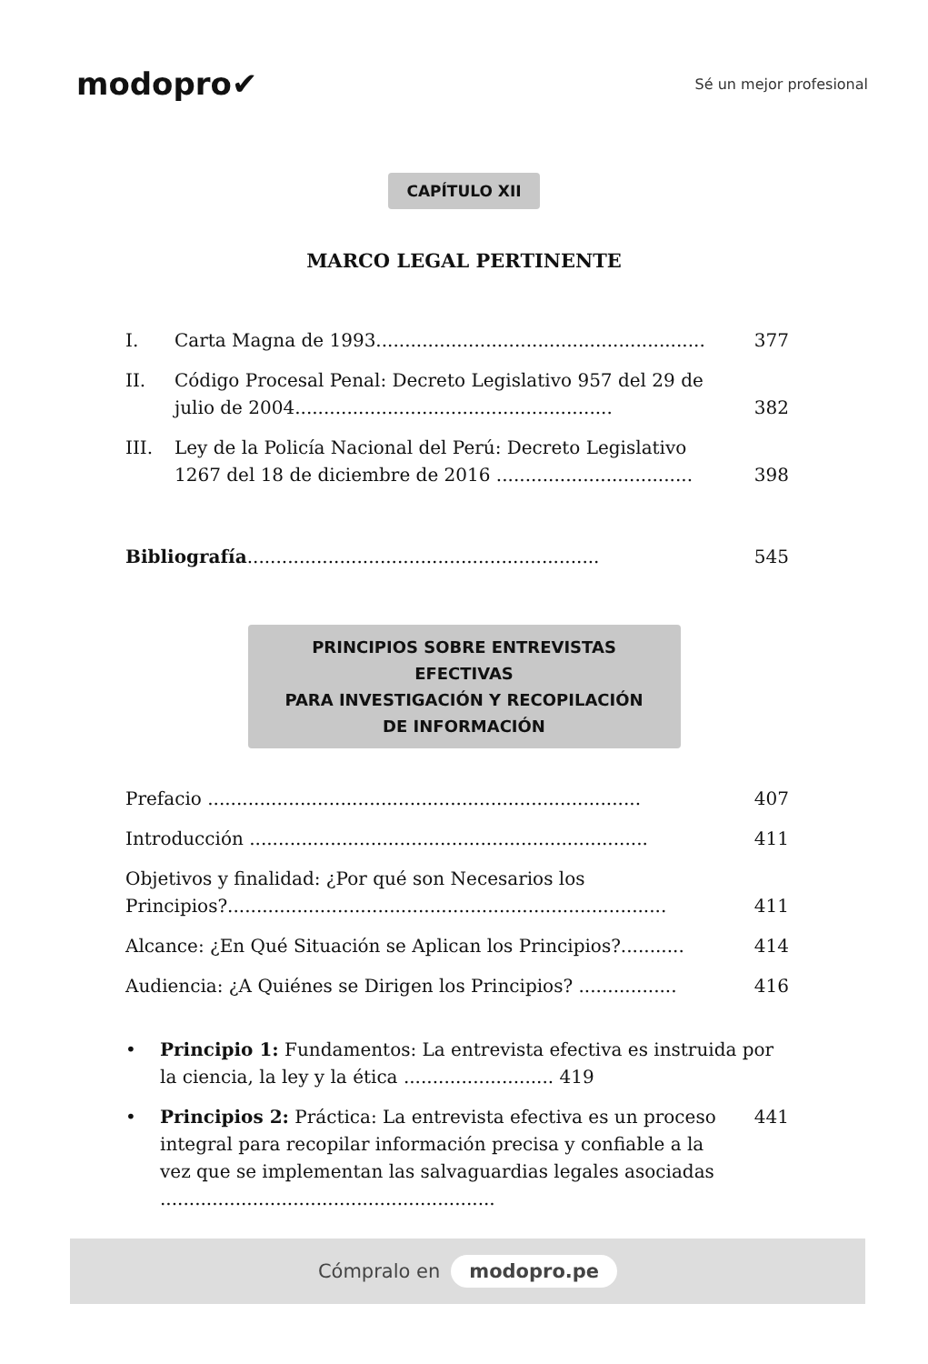modopro✔ Sé un mejor profesional
CAPÍTULO XII
MARCO LEGAL PERTINENTE
I. Carta Magna de 1993......................................................... 377
II. Código Procesal Penal: Decreto Legislativo 957 del 29 de julio de 2004....................................................... 382
III. Ley de la Policía Nacional del Perú: Decreto Legislativo 1267 del 18 de diciembre de 2016 .................................. 398
Bibliografía............................................................. 545
PRINCIPIOS SOBRE ENTREVISTAS EFECTIVAS
PARA INVESTIGACIÓN Y RECOPILACIÓN
DE INFORMACIÓN
Prefacio ........................................................................... 407
Introducción ..................................................................... 411
Objetivos y finalidad: ¿Por qué son Necesarios los Principios?............................................................................ 411
Alcance: ¿En Qué Situación se Aplican los Principios?........... 414
Audiencia: ¿A Quiénes se Dirigen los Principios? ................. 416
• Principio 1: Fundamentos: La entrevista efectiva es instruida por la ciencia, la ley y la ética .......................... 419
• Principios 2: Práctica: La entrevista efectiva es un proceso integral para recopilar información precisa y confiable a la vez que se implementan las salvaguardias legales asociadas .......................................................... 441
Cómpralo en modopro.pe